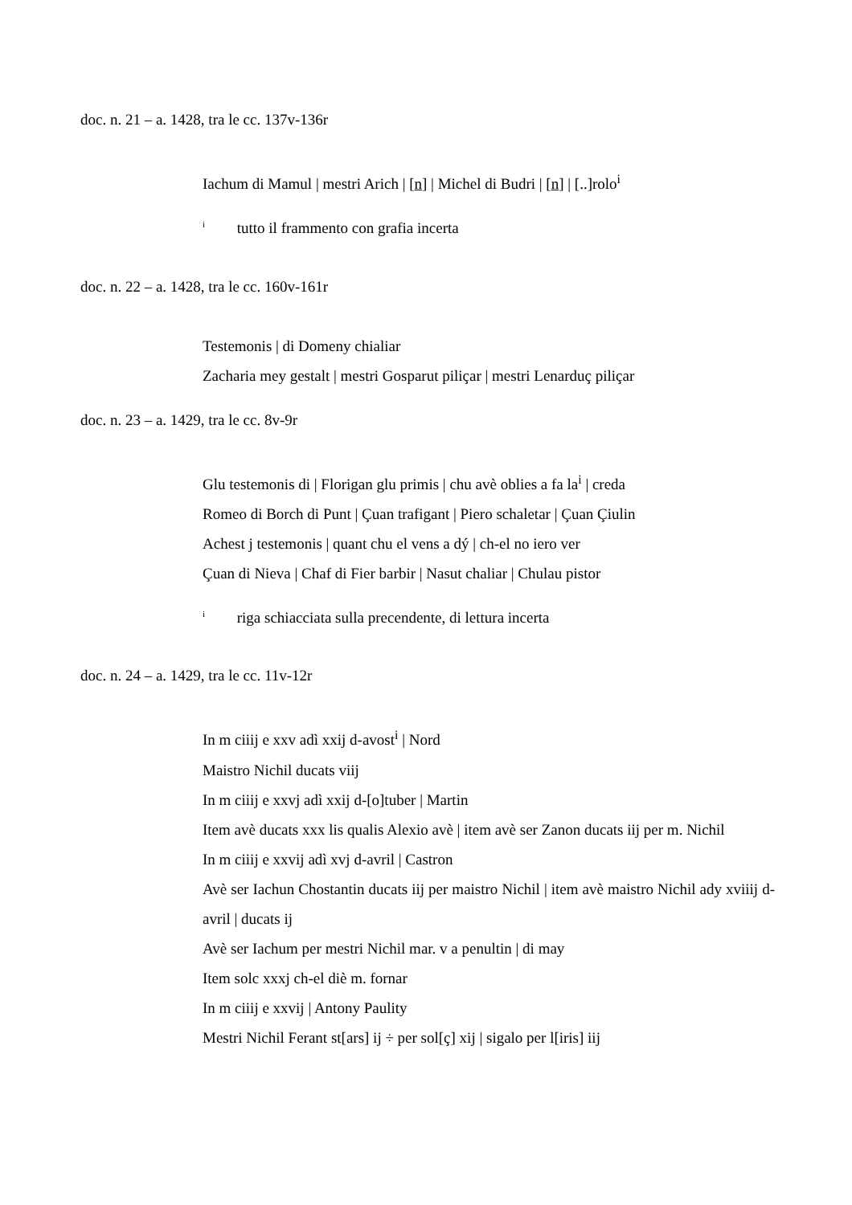doc. n. 21 – a. 1428, tra le cc. 137v-136r
Iachum di Mamul | mestri Arich | [n] | Michel di Budri | [n] | [..]rolo<sup>i</sup>
<sup>i</sup> tutto il frammento con grafia incerta
doc. n. 22 – a. 1428, tra le cc. 160v-161r
Testemonis | di Domeny chialiar
Zacharia mey gestalt | mestri Gosparut piliçar | mestri Lenarduç piliçar
doc. n. 23 – a. 1429, tra le cc. 8v-9r
Glu testemonis di | Florigan glu primis | chu avè oblies a fa la<sup>i</sup> | creda
Romeo di Borch di Punt | Çuan trafigant | Piero schaletar | Çuan Çiulin
Achest j testemonis | quant chu el vens a dý | ch-el no iero ver
Çuan di Nieva | Chaf di Fier barbir | Nasut chaliar | Chulau pistor
<sup>i</sup> riga schiacciata sulla precendente, di lettura incerta
doc. n. 24 – a. 1429, tra le cc. 11v-12r
In m ciiij e xxv adì xxij d-avost<sup>i</sup> | Nord
Maistro Nichil ducats viij
In m ciiij e xxvj adì xxij d-[o]tuber | Martin
Item avè ducats xxx lis qualis Alexio avè | item avè ser Zanon ducats iij per m. Nichil
In m ciiij e xxvij adì xvj d-avril | Castron
Avè ser Iachun Chostantin ducats iij per maistro Nichil | item avè maistro Nichil ady xviiij d-avril | ducats ij
Avè ser Iachum per mestri Nichil mar. v a penultin | di may
Item solc xxxj ch-el diè m. fornar
In m ciiij e xxvij | Antony Paulity
Mestri Nichil Ferant st[ars] ij ÷ per sol[ç] xij | sigalo per l[iris] iij